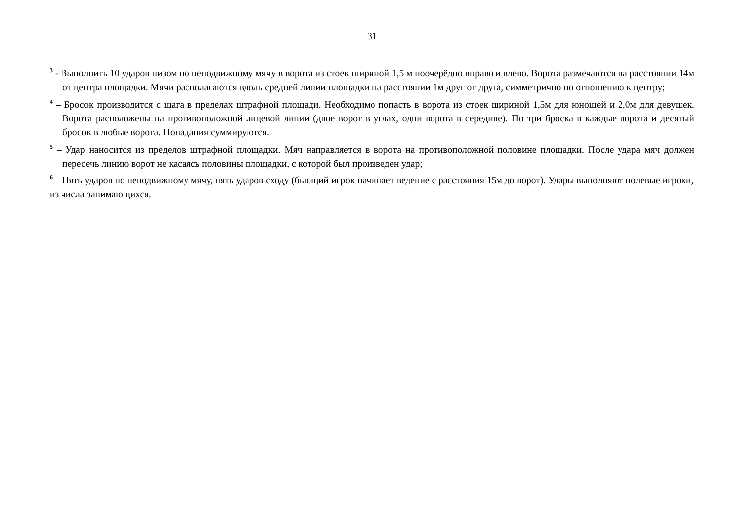31
<sup>3</sup> - Выполнить 10 ударов низом по неподвижному мячу в ворота из стоек шириной 1,5 м поочерёдно вправо и влево. Ворота размечаются на расстоянии 14м от центра площадки. Мячи располагаются вдоль средней линии площадки на расстоянии 1м друг от друга, симметрично по отношению к центру;
<sup>4</sup> – Бросок производится с шага в пределах штрафной площади. Необходимо попасть в ворота из стоек шириной 1,5м для юношей и 2,0м для девушек. Ворота расположены на противоположной лицевой линии (двое ворот в углах, одни ворота в середине). По три броска в каждые ворота и десятый бросок в любые ворота. Попадания суммируются.
<sup>5</sup> – Удар наносится из пределов штрафной площадки. Мяч направляется в ворота на противоположной половине площадки. После удара мяч должен пересечь линию ворот не касаясь половины площадки, с которой был произведен удар;
<sup>6</sup> – Пять ударов по неподвижному мячу, пять ударов сходу (бьющий игрок начинает ведение с расстояния 15м до ворот). Удары выполняют полевые игроки, из числа занимающихся.